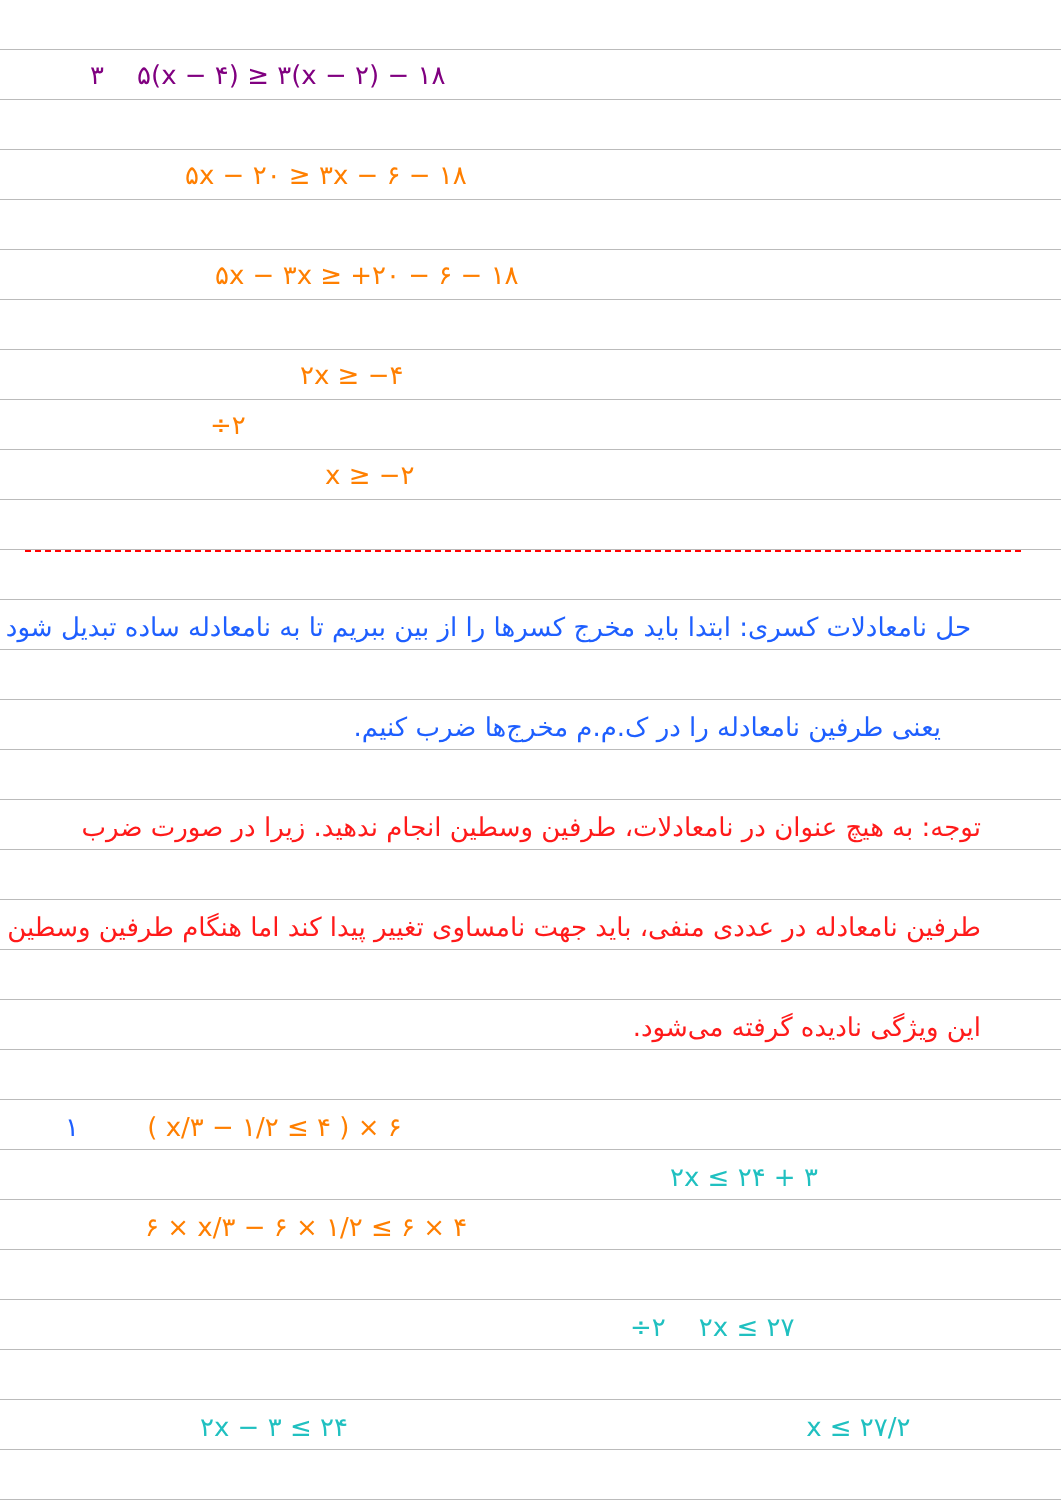۳ ۵(x − ۴) ≥ ۳(x − ۲) − ۱۸
۵x − ۲۰ ≥ ۳x − ۶ − ۱۸
۵x − ۳x ≥ +۲۰ − ۶ − ۱۸
۲x ≥ −۴
÷۲
x ≥ −۲
حل نامعادلات کسری: ابتدا باید مخرج کسرها را از بین ببریم تا به نامعادله ساده تبدیل شود
یعنی طرفین نامعادله را در ک.م.م مخرج‌ها ضرب کنیم.
توجه: به هیچ عنوان در نامعادلات، طرفین وسطین انجام ندهید. زیرا در صورت ضرب
طرفین نامعادله در عددی منفی، باید جهت نامساوی تغییر پیدا کند اما هنگام طرفین وسطین
این ویژگی نادیده گرفته می‌شود.
۱ ( x/۳ − ۱/۲ ≤ ۴ ) × ۶
۲x ≤ ۲۴ + ۳
۶ × x/۳ − ۶ × ۱/۲ ≤ ۶ × ۴
÷۲ ۲x ≤ ۲۷
۲x − ۳ ≤ ۲۴ x ≤ ۲۷/۲